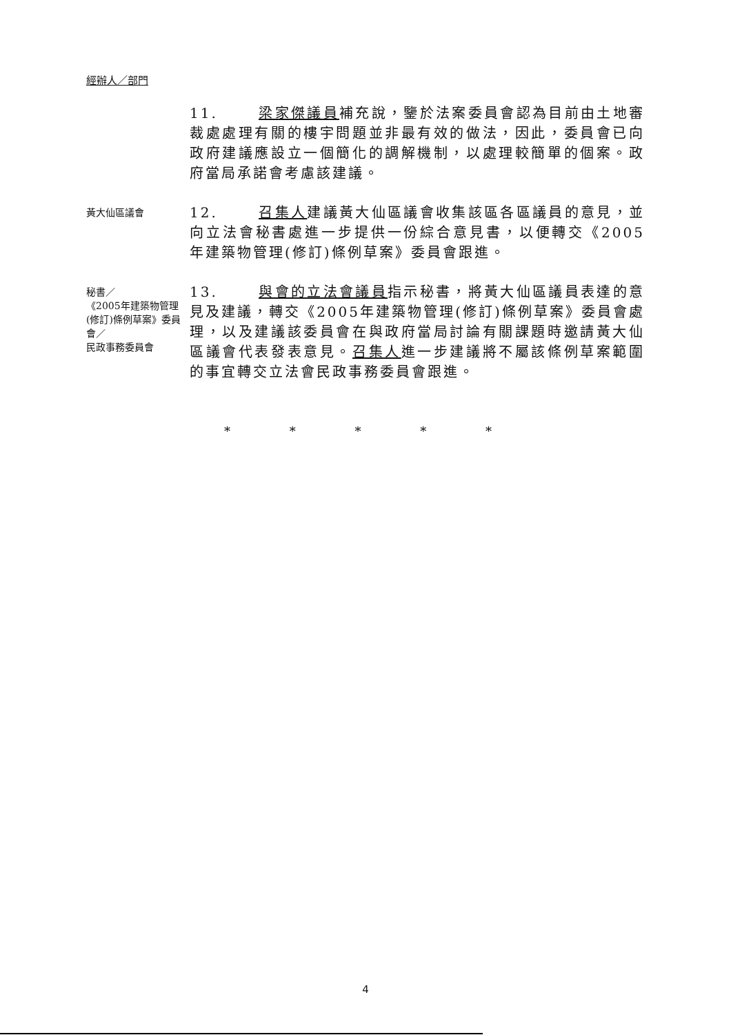經辦人／部門
11. 梁家傑議員補充說，鑒於法案委員會認為目前由土地審裁處處理有關的樓宇問題並非最有效的做法，因此，委員會已向政府建議應設立一個簡化的調解機制，以處理較簡單的個案。政府當局承諾會考慮該建議。
黃大仙區議會
12. 召集人建議黃大仙區議會收集該區各區議員的意見，並向立法會秘書處進一步提供一份綜合意見書，以便轉交《2005年建築物管理(修訂)條例草案》委員會跟進。
秘書／
《2005年建築物管理(修訂)條例草案》委員會／
民政事務委員會
13. 與會的立法會議員指示秘書，將黃大仙區議員表達的意見及建議，轉交《2005年建築物管理(修訂)條例草案》委員會處理，以及建議該委員會在與政府當局討論有關課題時邀請黃大仙區議會代表發表意見。召集人進一步建議將不屬該條例草案範圍的事宜轉交立法會民政事務委員會跟進。
* * * * *
4